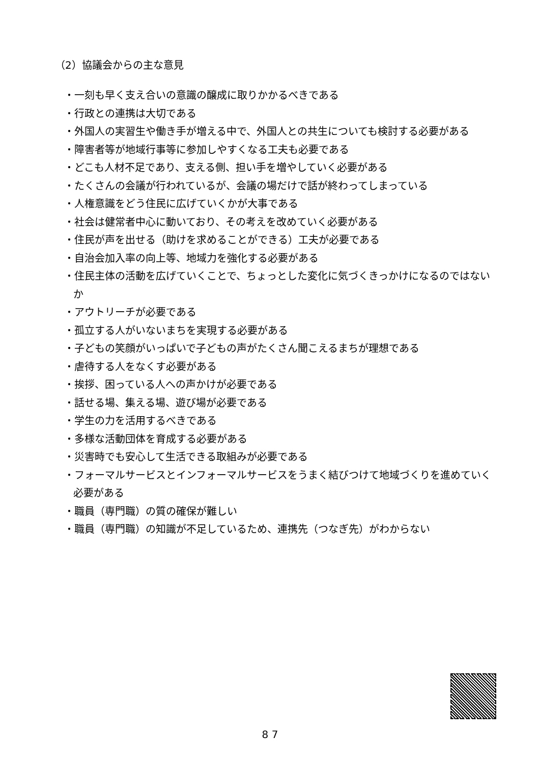（2）協議会からの主な意見
・一刻も早く支え合いの意識の醸成に取りかかるべきである
・行政との連携は大切である
・外国人の実習生や働き手が増える中で、外国人との共生についても検討する必要がある
・障害者等が地域行事等に参加しやすくなる工夫も必要である
・どこも人材不足であり、支える側、担い手を増やしていく必要がある
・たくさんの会議が行われているが、会議の場だけで話が終わってしまっている
・人権意識をどう住民に広げていくかが大事である
・社会は健常者中心に動いており、その考えを改めていく必要がある
・住民が声を出せる（助けを求めることができる）工夫が必要である
・自治会加入率の向上等、地域力を強化する必要がある
・住民主体の活動を広げていくことで、ちょっとした変化に気づくきっかけになるのではないか
・アウトリーチが必要である
・孤立する人がいないまちを実現する必要がある
・子どもの笑顔がいっぱいで子どもの声がたくさん聞こえるまちが理想である
・虐待する人をなくす必要がある
・挨拶、困っている人への声かけが必要である
・話せる場、集える場、遊び場が必要である
・学生の力を活用するべきである
・多様な活動団体を育成する必要がある
・災害時でも安心して生活できる取組みが必要である
・フォーマルサービスとインフォーマルサービスをうまく結びつけて地域づくりを進めていく必要がある
・職員（専門職）の質の確保が難しい
・職員（専門職）の知識が不足しているため、連携先（つなぎ先）がわからない
8 7